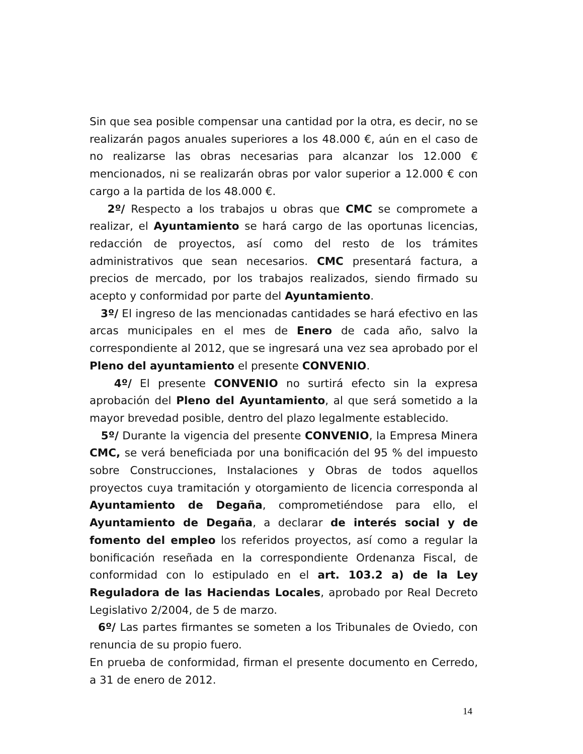Sin que sea posible compensar una cantidad por la otra, es decir, no se realizarán pagos anuales superiores a los 48.000 €, aún en el caso de no realizarse las obras necesarias para alcanzar los 12.000 € mencionados, ni se realizarán obras por valor superior a 12.000 € con cargo a la partida de los 48.000 €.
2º/ Respecto a los trabajos u obras que CMC se compromete a realizar, el Ayuntamiento se hará cargo de las oportunas licencias, redacción de proyectos, así como del resto de los trámites administrativos que sean necesarios. CMC presentará factura, a precios de mercado, por los trabajos realizados, siendo firmado su acepto y conformidad por parte del Ayuntamiento.
3º/ El ingreso de las mencionadas cantidades se hará efectivo en las arcas municipales en el mes de Enero de cada año, salvo la correspondiente al 2012, que se ingresará una vez sea aprobado por el Pleno del ayuntamiento el presente CONVENIO.
4º/ El presente CONVENIO no surtirá efecto sin la expresa aprobación del Pleno del Ayuntamiento, al que será sometido a la mayor brevedad posible, dentro del plazo legalmente establecido.
5º/ Durante la vigencia del presente CONVENIO, la Empresa Minera CMC, se verá beneficiada por una bonificación del 95 % del impuesto sobre Construcciones, Instalaciones y Obras de todos aquellos proyectos cuya tramitación y otorgamiento de licencia corresponda al Ayuntamiento de Degaña, comprometiéndose para ello, el Ayuntamiento de Degaña, a declarar de interés social y de fomento del empleo los referidos proyectos, así como a regular la bonificación reseñada en la correspondiente Ordenanza Fiscal, de conformidad con lo estipulado en el art. 103.2 a) de la Ley Reguladora de las Haciendas Locales, aprobado por Real Decreto Legislativo 2/2004, de 5 de marzo.
6º/ Las partes firmantes se someten a los Tribunales de Oviedo, con renuncia de su propio fuero.
En prueba de conformidad, firman el presente documento en Cerredo, a 31 de enero de 2012.
14